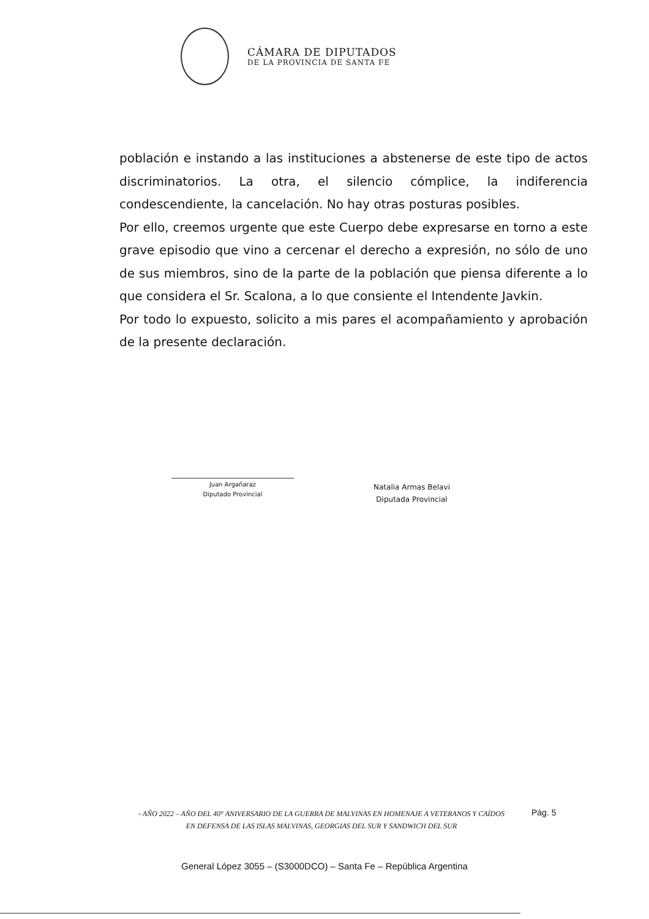CÁMARA DE DIPUTADOS
DE LA PROVINCIA DE SANTA FE
población e instando a las instituciones a abstenerse de este tipo de actos discriminatorios. La otra, el silencio cómplice, la indiferencia condescendiente, la cancelación. No hay otras posturas posibles.
Por ello, creemos urgente que este Cuerpo debe expresarse en torno a este grave episodio que vino a cercenar el derecho a expresión, no sólo de uno de sus miembros, sino de la parte de la población que piensa diferente a lo que considera el Sr. Scalona, a lo que consiente el Intendente Javkin.
Por todo lo expuesto, solicito a mis pares el acompañamiento y aprobación de la presente declaración.
Juan Argañaraz
Diputado Provincial
Natalia Armas Belavi
Diputada Provincial
- AÑO 2022 – AÑO DEL 40° ANIVERSARIO DE LA GUERRA DE MALVINAS EN HOMENAJE A VETERANOS Y CAÍDOS EN DEFENSA DE LAS ISLAS MALVINAS, GEORGIAS DEL SUR Y SANDWICH DEL SUR
Pág. 5
General López 3055 – (S3000DCO) – Santa Fe – República Argentina